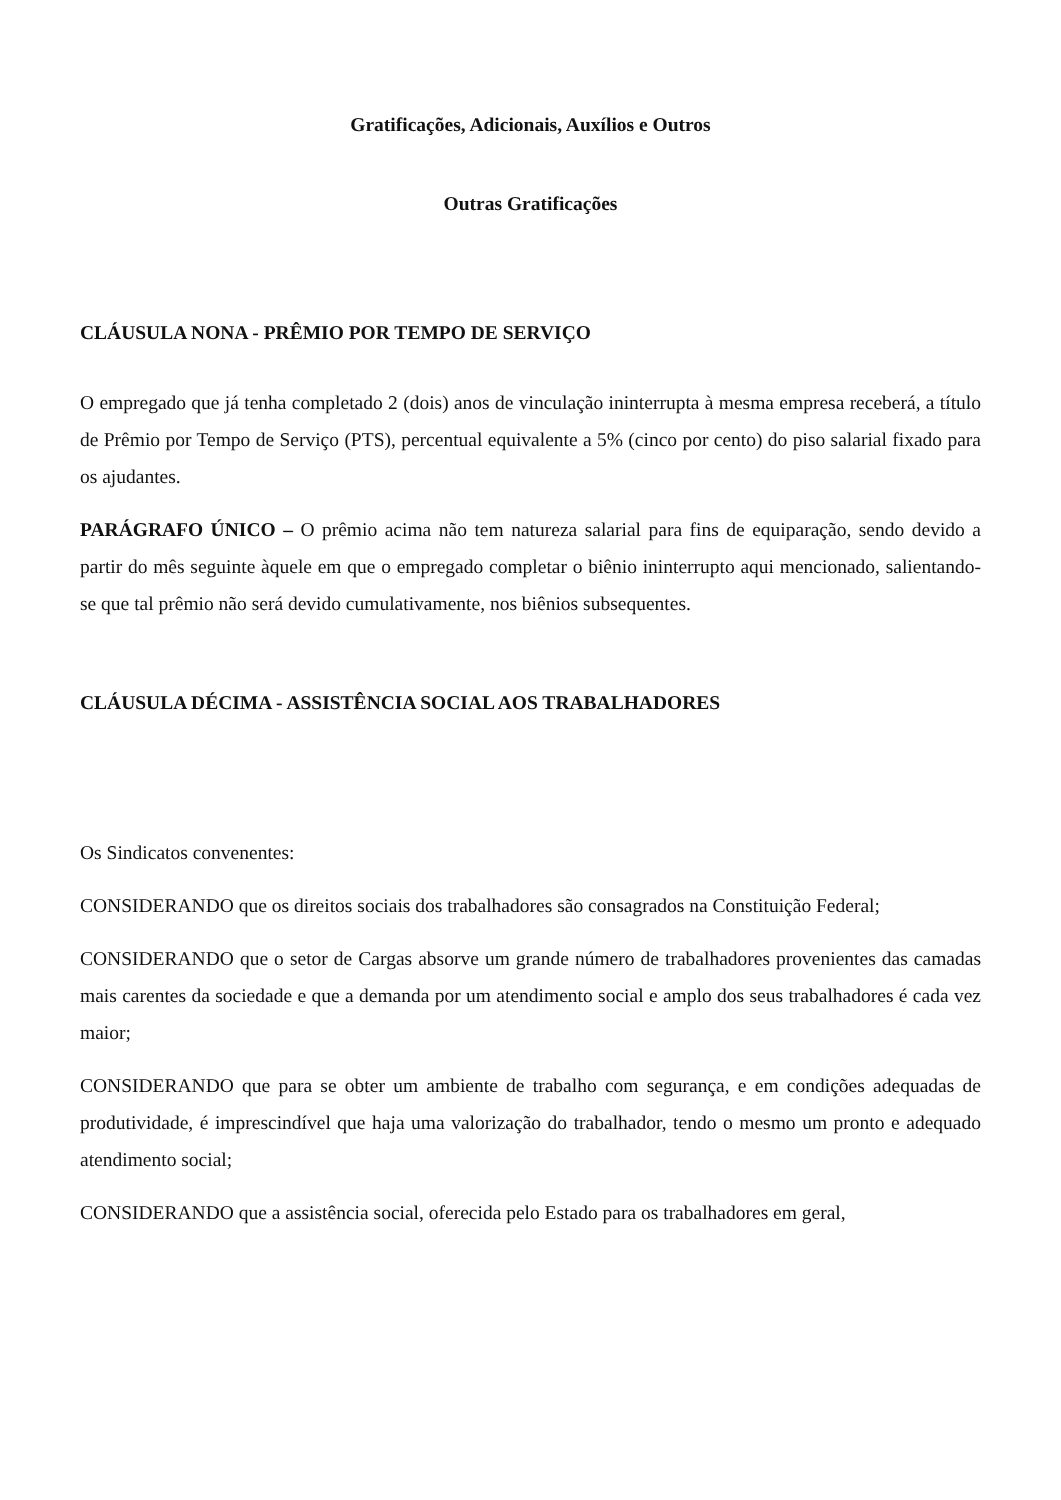Gratificações, Adicionais, Auxílios e Outros
Outras Gratificações
CLÁUSULA NONA - PRÊMIO POR TEMPO DE SERVIÇO
O empregado que já tenha completado 2 (dois) anos de vinculação ininterrupta à mesma empresa receberá, a título de Prêmio por Tempo de Serviço (PTS), percentual equivalente a 5% (cinco por cento) do piso salarial fixado para os ajudantes.
PARÁGRAFO ÚNICO – O prêmio acima não tem natureza salarial para fins de equiparação, sendo devido a partir do mês seguinte àquele em que o empregado completar o biênio ininterrupto aqui mencionado, salientando-se que tal prêmio não será devido cumulativamente, nos biênios subsequentes.
CLÁUSULA DÉCIMA - ASSISTÊNCIA SOCIAL AOS TRABALHADORES
Os Sindicatos convenentes:
CONSIDERANDO que os direitos sociais dos trabalhadores são consagrados na Constituição Federal;
CONSIDERANDO que o setor de Cargas absorve um grande número de trabalhadores provenientes das camadas mais carentes da sociedade e que a demanda por um atendimento social e amplo dos seus trabalhadores é cada vez maior;
CONSIDERANDO que para se obter um ambiente de trabalho com segurança, e em condições adequadas de produtividade, é imprescindível que haja uma valorização do trabalhador, tendo o mesmo um pronto e adequado atendimento social;
CONSIDERANDO que a assistência social, oferecida pelo Estado para os trabalhadores em geral,